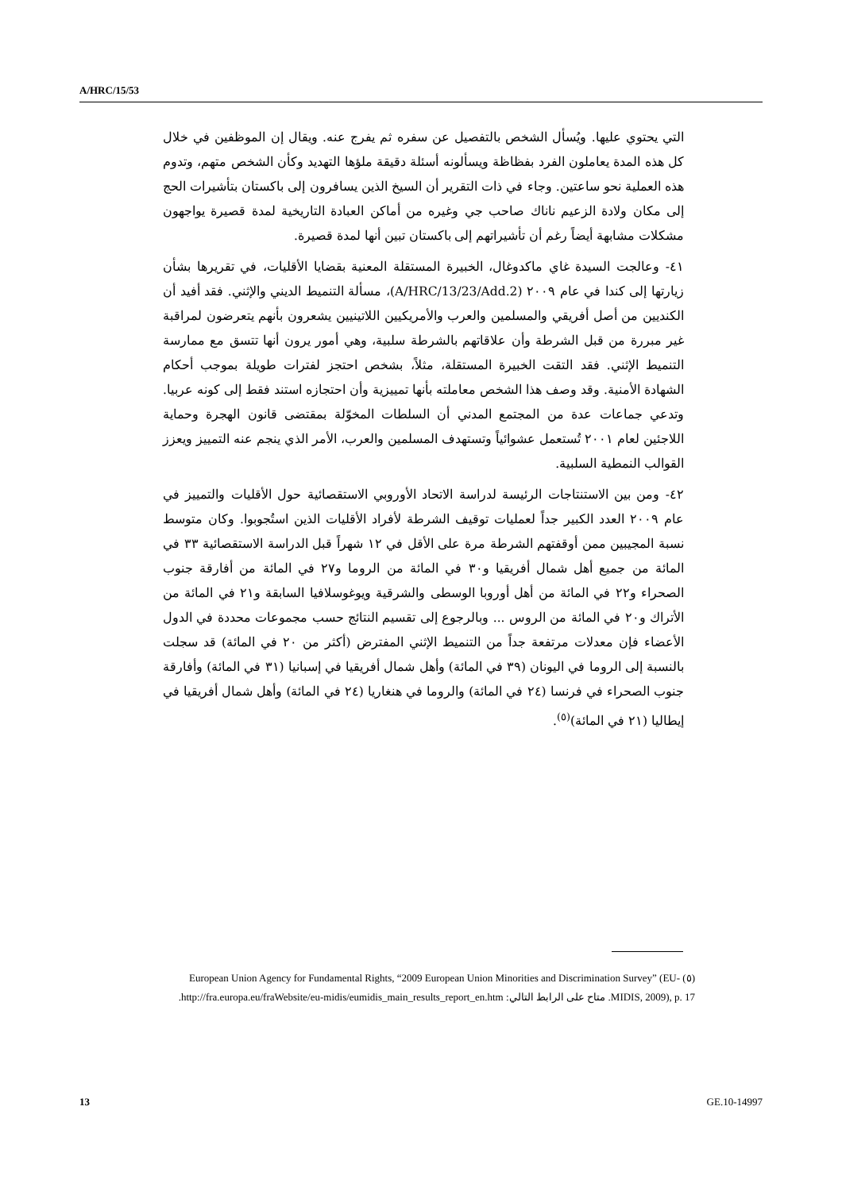A/HRC/15/53
التي يحتوي عليها. ويُسأل الشخص بالتفصيل عن سفره ثم يفرج عنه. ويقال إن الموظفين في خلال كل هذه المدة يعاملون الفرد بفظاظة ويسألونه أسئلة دقيقة ملؤها التهديد وكأن الشخص متهم، وتدوم هذه العملية نحو ساعتين. وجاء في ذات التقرير أن السيخ الذين يسافرون إلى باكستان بتأشيرات الحج إلى مكان ولادة الزعيم ناناك صاحب جي وغيره من أماكن العبادة التاريخية لمدة قصيرة يواجهون مشكلات مشابهة أيضاً رغم أن تأشيراتهم إلى باكستان تبين أنها لمدة قصيرة.
٤١- وعالجت السيدة غاي ماكدوغال، الخبيرة المستقلة المعنية بقضايا الأقليات، في تقريرها بشأن زيارتها إلى كندا في عام ٢٠٠٩ (A/HRC/13/23/Add.2)، مسألة التنميط الديني والإثني. فقد أفيد أن الكنديين من أصل أفريقي والمسلمين والعرب والأمريكيين اللاتينيين يشعرون بأنهم يتعرضون لمراقبة غير مبررة من قبل الشرطة وأن علاقاتهم بالشرطة سلبية، وهي أمور يرون أنها تتسق مع ممارسة التنميط الإثني. فقد التقت الخبيرة المستقلة، مثلاً، بشخص احتجز لفترات طويلة بموجب أحكام الشهادة الأمنية. وقد وصف هذا الشخص معاملته بأنها تمييزية وأن احتجازه استند فقط إلى كونه عربيا. وتدعي جماعات عدة من المجتمع المدني أن السلطات المخوّلة بمقتضى قانون الهجرة وحماية اللاجئين لعام ٢٠٠١ تُستعمل عشوائياً وتستهدف المسلمين والعرب، الأمر الذي ينجم عنه التمييز ويعزز القوالب النمطية السلبية.
٤٢- ومن بين الاستنتاجات الرئيسة لدراسة الاتحاد الأوروبي الاستقصائية حول الأقليات والتمييز في عام ٢٠٠٩ العدد الكبير جداً لعمليات توقيف الشرطة لأفراد الأقليات الذين استُجوبوا. وكان متوسط نسبة المجيبين ممن أوقفتهم الشرطة مرة على الأقل في ١٢ شهراً قبل الدراسة الاستقصائية ٣٣ في المائة من جميع أهل شمال أفريقيا و٣٠ في المائة من الروما و٢٧ في المائة من أفارقة جنوب الصحراء و٢٢ في المائة من أهل أوروبا الوسطى والشرقية ويوغوسلافيا السابقة و٢١ في المائة من الأتراك و٢٠ في المائة من الروس ... وبالرجوع إلى تقسيم النتائج حسب مجموعات محددة في الدول الأعضاء فإن معدلات مرتفعة جداً من التنميط الإثني المفترض (أكثر من ٢٠ في المائة) قد سجلت بالنسبة إلى الروما في اليونان (٣٩ في المائة) وأهل شمال أفريقيا في إسبانيا (٣١ في المائة) وأفارقة جنوب الصحراء في فرنسا (٢٤ في المائة) والروما في هنغاريا (٢٤ في المائة) وأهل شمال أفريقيا في إيطاليا (٢١ في المائة)<sup>(٥)</sup>.
(٥) European Union Agency for Fundamental Rights, “2009 European Union Minorities and Discrimination Survey” (EU-MIDIS, 2009), p. 17. متاح على الرابط التالي: http://fra.europa.eu/fraWebsite/eu-midis/eumidis_main_results_report_en.htm.
13 GE.10-14997